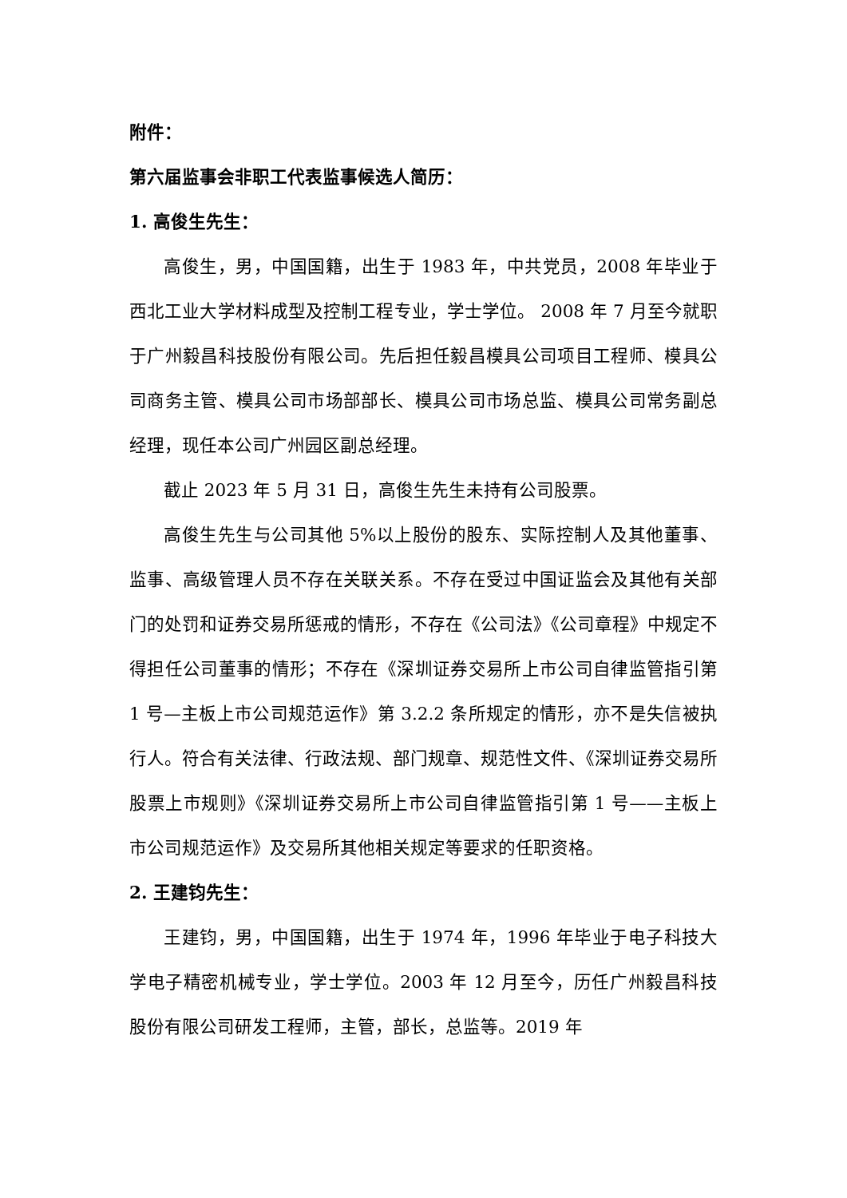附件：
第六届监事会非职工代表监事候选人简历：
1. 高俊生先生：
高俊生，男，中国国籍，出生于 1983 年，中共党员，2008 年毕业于西北工业大学材料成型及控制工程专业，学士学位。 2008 年 7 月至今就职于广州毅昌科技股份有限公司。先后担任毅昌模具公司项目工程师、模具公司商务主管、模具公司市场部部长、模具公司市场总监、模具公司常务副总经理，现任本公司广州园区副总经理。
截止 2023 年 5 月 31 日，高俊生先生未持有公司股票。
高俊生先生与公司其他 5%以上股份的股东、实际控制人及其他董事、监事、高级管理人员不存在关联关系。不存在受过中国证监会及其他有关部门的处罚和证券交易所惩戒的情形，不存在《公司法》《公司章程》中规定不得担任公司董事的情形；不存在《深圳证券交易所上市公司自律监管指引第 1 号—主板上市公司规范运作》第 3.2.2 条所规定的情形，亦不是失信被执行人。符合有关法律、行政法规、部门规章、规范性文件、《深圳证券交易所股票上市规则》《深圳证券交易所上市公司自律监管指引第 1 号——主板上市公司规范运作》及交易所其他相关规定等要求的任职资格。
2. 王建钧先生：
王建钧，男，中国国籍，出生于 1974 年，1996 年毕业于电子科技大学电子精密机械专业，学士学位。2003 年 12 月至今，历任广州毅昌科技股份有限公司研发工程师，主管，部长，总监等。2019 年